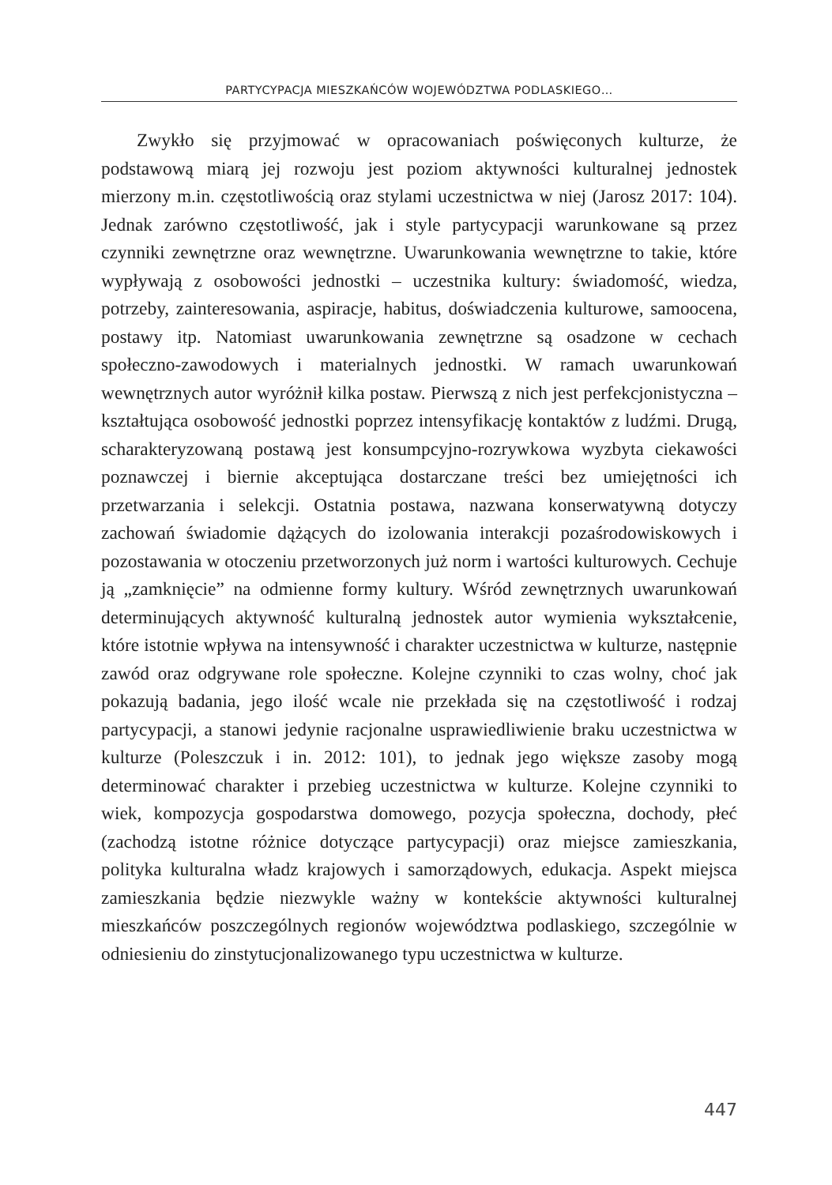PARTYCYPACJA MIESZKAŃCÓW WOJEWÓDZTWA PODLASKIEGO…
Zwykło się przyjmować w opracowaniach poświęconych kulturze, że podstawową miarą jej rozwoju jest poziom aktywności kulturalnej jednostek mierzony m.in. częstotliwością oraz stylami uczestnictwa w niej (Jarosz 2017: 104). Jednak zarówno częstotliwość, jak i style partycypacji warunkowane są przez czynniki zewnętrzne oraz wewnętrzne. Uwarunkowania wewnętrzne to takie, które wypływają z osobowości jednostki – uczestnika kultury: świadomość, wiedza, potrzeby, zainteresowania, aspiracje, habitus, doświad­czenia kulturowe, samoocena, postawy itp. Natomiast uwarunkowania ze­wnętrzne są osadzone w cechach społeczno-zawodowych i materialnych jednostki. W ramach uwarunkowań wewnętrznych autor wyróżnił kilka postaw. Pierwszą z nich jest perfekcjonistyczna – kształtująca osobowość jednostki poprzez intensyfikację kontaktów z ludźmi. Drugą, scharakte­ryzowaną postawą jest konsumpcyjno-rozrywkowa wyzbyta ciekawości poznawczej i biernie akceptująca dostarczane treści bez umiejętności ich przetwarzania i selekcji. Ostatnia postawa, nazwana konserwatywną doty­czy zachowań świadomie dążących do izolowania interakcji pozaśrodowi­skowych i pozostawania w otoczeniu przetworzonych już norm i wartości kulturowych. Cechuje ją „zamknięcie” na odmienne formy kultury. Wśród zewnętrznych uwarunkowań determinujących aktywność kulturalną jedno­stek autor wymienia wykształcenie, które istotnie wpływa na intensywność i charakter uczestnictwa w kulturze, następnie zawód oraz odgrywane role społeczne. Kolejne czynniki to czas wolny, choć jak pokazują badania, jego ilość wcale nie przekłada się na częstotliwość i rodzaj partycypacji, a stanowi jedynie racjonalne usprawiedliwienie braku uczestnictwa w kulturze (Po­leszczuk i in. 2012: 101), to jednak jego większe zasoby mogą determinować charakter i przebieg uczestnictwa w kulturze. Kolejne czynniki to wiek, kompozycja gospodarstwa domowego, pozycja społeczna, dochody, płeć (zachodzą istotne różnice dotyczące partycypacji) oraz miejsce zamieszkania, polityka kulturalna władz krajowych i samorządowych, edukacja. Aspekt miejsca zamieszkania będzie niezwykle ważny w kontekście aktywności kul­turalnej mieszkańców poszczególnych regionów województwa podlaskiego, szczególnie w odniesieniu do zinstytucjonalizowanego typu uczestnictwa w kulturze.
447